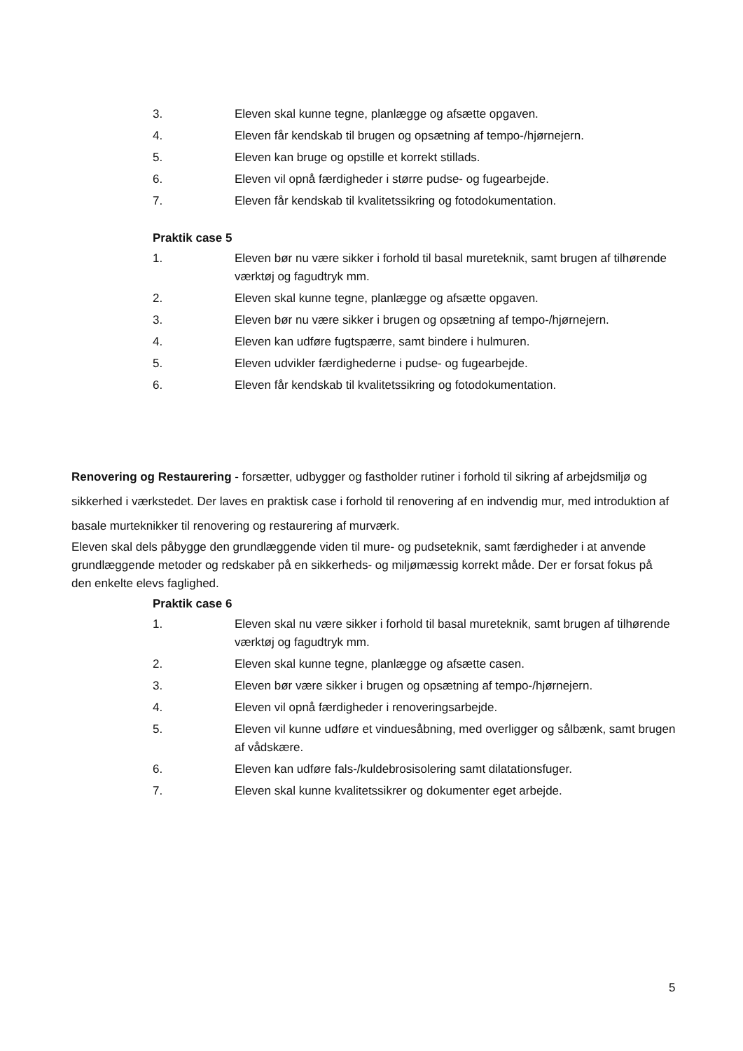3. Eleven skal kunne tegne, planlægge og afsætte opgaven.
4. Eleven får kendskab til brugen og opsætning af tempo-/hjørnejern.
5. Eleven kan bruge og opstille et korrekt stillads.
6. Eleven vil opnå færdigheder i større pudse- og fugearbejde.
7. Eleven får kendskab til kvalitetssikring og fotodokumentation.
Praktik case 5
1. Eleven bør nu være sikker i forhold til basal mureteknik, samt brugen af tilhørende værktøj og fagudtryk mm.
2. Eleven skal kunne tegne, planlægge og afsætte opgaven.
3. Eleven bør nu være sikker i brugen og opsætning af tempo-/hjørnejern.
4. Eleven kan udføre fugtspærre, samt bindere i hulmuren.
5. Eleven udvikler færdighederne i pudse- og fugearbejde.
6. Eleven får kendskab til kvalitetssikring og fotodokumentation.
Renovering og Restaurering - forsætter, udbygger og fastholder rutiner i forhold til sikring af arbejdsmiljø og sikkerhed i værkstedet. Der laves en praktisk case i forhold til renovering af en indvendig mur, med introduktion af basale murteknikker til renovering og restaurering af murværk.
Eleven skal dels påbygge den grundlæggende viden til mure- og pudseteknik, samt færdigheder i at anvende grundlæggende metoder og redskaber på en sikkerheds- og miljømæssig korrekt måde. Der er forsat fokus på den enkelte elevs faglighed.
Praktik case 6
1. Eleven skal nu være sikker i forhold til basal mureteknik, samt brugen af tilhørende værktøj og fagudtryk mm.
2. Eleven skal kunne tegne, planlægge og afsætte casen.
3. Eleven bør være sikker i brugen og opsætning af tempo-/hjørnejern.
4. Eleven vil opnå færdigheder i renoveringsarbejde.
5. Eleven vil kunne udføre et vinduesåbning, med overligger og sålbænk, samt brugen af vådskære.
6. Eleven kan udføre fals-/kuldebrosisolering samt dilatationsfuger.
7. Eleven skal kunne kvalitetssikrer og dokumenter eget arbejde.
5